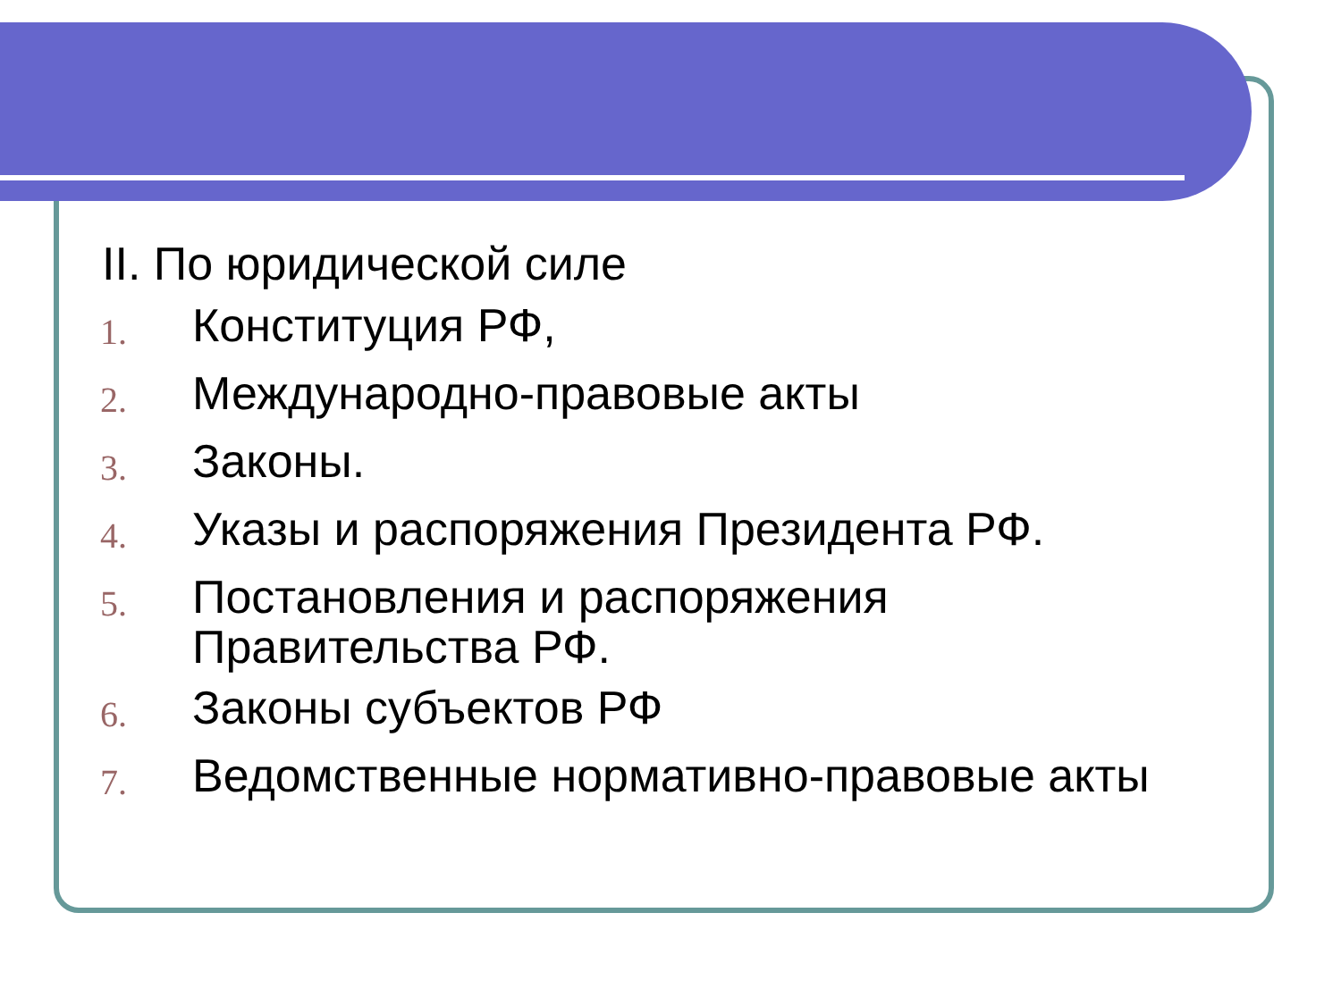II. По юридической силе
1. Конституция РФ,
2. Международно-правовые акты
3. Законы.
4. Указы и распоряжения Президента РФ.
5. Постановления и распоряжения Правительства РФ.
6. Законы субъектов РФ
7. Ведомственные нормативно-правовые акты